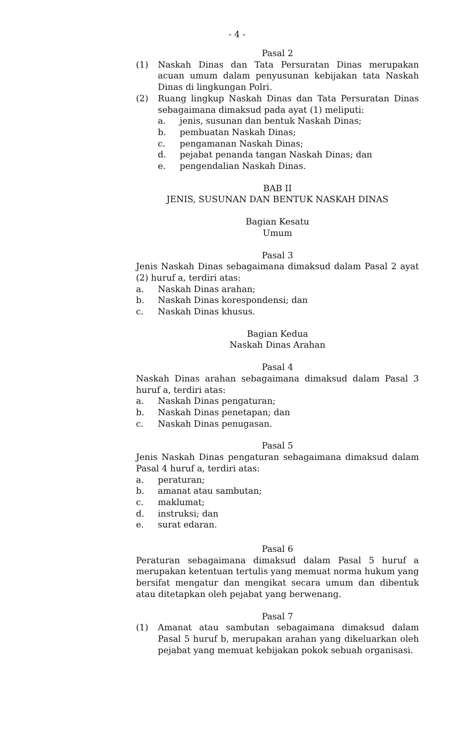- 4 -
Pasal 2
(1) Naskah Dinas dan Tata Persuratan Dinas merupakan acuan umum dalam penyusunan kebijakan tata Naskah Dinas di lingkungan Polri.
(2) Ruang lingkup Naskah Dinas dan Tata Persuratan Dinas sebagaimana dimaksud pada ayat (1) meliputi:
a. jenis, susunan dan bentuk Naskah Dinas;
b. pembuatan Naskah Dinas;
c. pengamanan Naskah Dinas;
d. pejabat penanda tangan Naskah Dinas; dan
e. pengendalian Naskah Dinas.
BAB II
JENIS, SUSUNAN DAN BENTUK NASKAH DINAS
Bagian Kesatu
Umum
Pasal 3
Jenis Naskah Dinas sebagaimana dimaksud dalam Pasal 2 ayat (2) huruf a, terdiri atas:
a. Naskah Dinas arahan;
b. Naskah Dinas korespondensi; dan
c. Naskah Dinas khusus.
Bagian Kedua
Naskah Dinas Arahan
Pasal 4
Naskah Dinas arahan sebagaimana dimaksud dalam Pasal 3 huruf a, terdiri atas:
a. Naskah Dinas pengaturan;
b. Naskah Dinas penetapan; dan
c. Naskah Dinas penugasan.
Pasal 5
Jenis Naskah Dinas pengaturan sebagaimana dimaksud dalam Pasal 4 huruf a, terdiri atas:
a. peraturan;
b. amanat atau sambutan;
c. maklumat;
d. instruksi; dan
e. surat edaran.
Pasal 6
Peraturan sebagaimana dimaksud dalam Pasal 5 huruf a merupakan ketentuan tertulis yang memuat norma hukum yang bersifat mengatur dan mengikat secara umum dan dibentuk atau ditetapkan oleh pejabat yang berwenang.
Pasal 7
(1) Amanat atau sambutan sebagaimana dimaksud dalam Pasal 5 huruf b, merupakan arahan yang dikeluarkan oleh pejabat yang memuat kebijakan pokok sebuah organisasi.